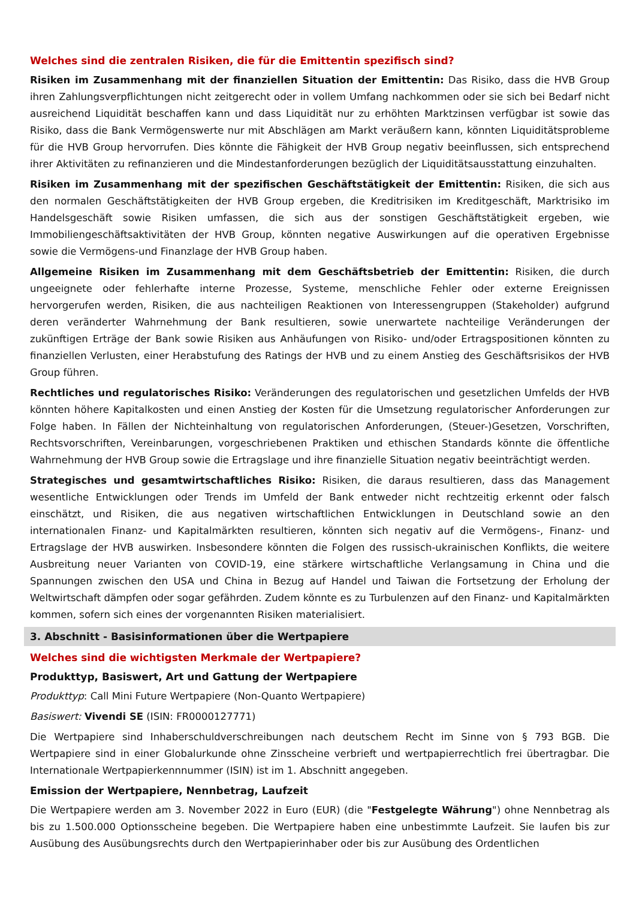Welches sind die zentralen Risiken, die für die Emittentin spezifisch sind?
Risiken im Zusammenhang mit der finanziellen Situation der Emittentin: Das Risiko, dass die HVB Group ihren Zahlungsverpflichtungen nicht zeitgerecht oder in vollem Umfang nachkommen oder sie sich bei Bedarf nicht ausreichend Liquidität beschaffen kann und dass Liquidität nur zu erhöhten Marktzinsen verfügbar ist sowie das Risiko, dass die Bank Vermögenswerte nur mit Abschlägen am Markt veräußern kann, könnten Liquiditätsprobleme für die HVB Group hervorrufen. Dies könnte die Fähigkeit der HVB Group negativ beeinflussen, sich entsprechend ihrer Aktivitäten zu refinanzieren und die Mindestanforderungen bezüglich der Liquiditätsausstattung einzuhalten.
Risiken im Zusammenhang mit der spezifischen Geschäftstätigkeit der Emittentin: Risiken, die sich aus den normalen Geschäftstätigkeiten der HVB Group ergeben, die Kreditrisiken im Kreditgeschäft, Marktrisiko im Handelsgeschäft sowie Risiken umfassen, die sich aus der sonstigen Geschäftstätigkeit ergeben, wie Immobiliengeschäftsaktivitäten der HVB Group, könnten negative Auswirkungen auf die operativen Ergebnisse sowie die Vermögens-und Finanzlage der HVB Group haben.
Allgemeine Risiken im Zusammenhang mit dem Geschäftsbetrieb der Emittentin: Risiken, die durch ungeeignete oder fehlerhafte interne Prozesse, Systeme, menschliche Fehler oder externe Ereignissen hervorgerufen werden, Risiken, die aus nachteiligen Reaktionen von Interessengruppen (Stakeholder) aufgrund deren veränderter Wahrnehmung der Bank resultieren, sowie unerwartete nachteilige Veränderungen der zukünftigen Erträge der Bank sowie Risiken aus Anhäufungen von Risiko- und/oder Ertragspositionen könnten zu finanziellen Verlusten, einer Herabstufung des Ratings der HVB und zu einem Anstieg des Geschäftsrisikos der HVB Group führen.
Rechtliches und regulatorisches Risiko: Veränderungen des regulatorischen und gesetzlichen Umfelds der HVB könnten höhere Kapitalkosten und einen Anstieg der Kosten für die Umsetzung regulatorischer Anforderungen zur Folge haben. In Fällen der Nichteinhaltung von regulatorischen Anforderungen, (Steuer-)Gesetzen, Vorschriften, Rechtsvorschriften, Vereinbarungen, vorgeschriebenen Praktiken und ethischen Standards könnte die öffentliche Wahrnehmung der HVB Group sowie die Ertragslage und ihre finanzielle Situation negativ beeinträchtigt werden.
Strategisches und gesamtwirtschaftliches Risiko: Risiken, die daraus resultieren, dass das Management wesentliche Entwicklungen oder Trends im Umfeld der Bank entweder nicht rechtzeitig erkennt oder falsch einschätzt, und Risiken, die aus negativen wirtschaftlichen Entwicklungen in Deutschland sowie an den internationalen Finanz- und Kapitalmärkten resultieren, könnten sich negativ auf die Vermögens-, Finanz- und Ertragslage der HVB auswirken. Insbesondere könnten die Folgen des russisch-ukrainischen Konflikts, die weitere Ausbreitung neuer Varianten von COVID-19, eine stärkere wirtschaftliche Verlangsamung in China und die Spannungen zwischen den USA und China in Bezug auf Handel und Taiwan die Fortsetzung der Erholung der Weltwirtschaft dämpfen oder sogar gefährden. Zudem könnte es zu Turbulenzen auf den Finanz- und Kapitalmärkten kommen, sofern sich eines der vorgenannten Risiken materialisiert.
3. Abschnitt - Basisinformationen über die Wertpapiere
Welches sind die wichtigsten Merkmale der Wertpapiere?
Produkttyp, Basiswert, Art und Gattung der Wertpapiere
Produkttyp: Call Mini Future Wertpapiere (Non-Quanto Wertpapiere)
Basiswert: Vivendi SE (ISIN: FR0000127771)
Die Wertpapiere sind Inhaberschuldverschreibungen nach deutschem Recht im Sinne von § 793 BGB. Die Wertpapiere sind in einer Globalurkunde ohne Zinsscheine verbrieft und wertpapierrechtlich frei übertragbar. Die Internationale Wertpapierkennnummer (ISIN) ist im 1. Abschnitt angegeben.
Emission der Wertpapiere, Nennbetrag, Laufzeit
Die Wertpapiere werden am 3. November 2022 in Euro (EUR) (die "Festgelegte Währung") ohne Nennbetrag als bis zu 1.500.000 Optionsscheine begeben. Die Wertpapiere haben eine unbestimmte Laufzeit. Sie laufen bis zur Ausübung des Ausübungsrechts durch den Wertpapierinhaber oder bis zur Ausübung des Ordentlichen